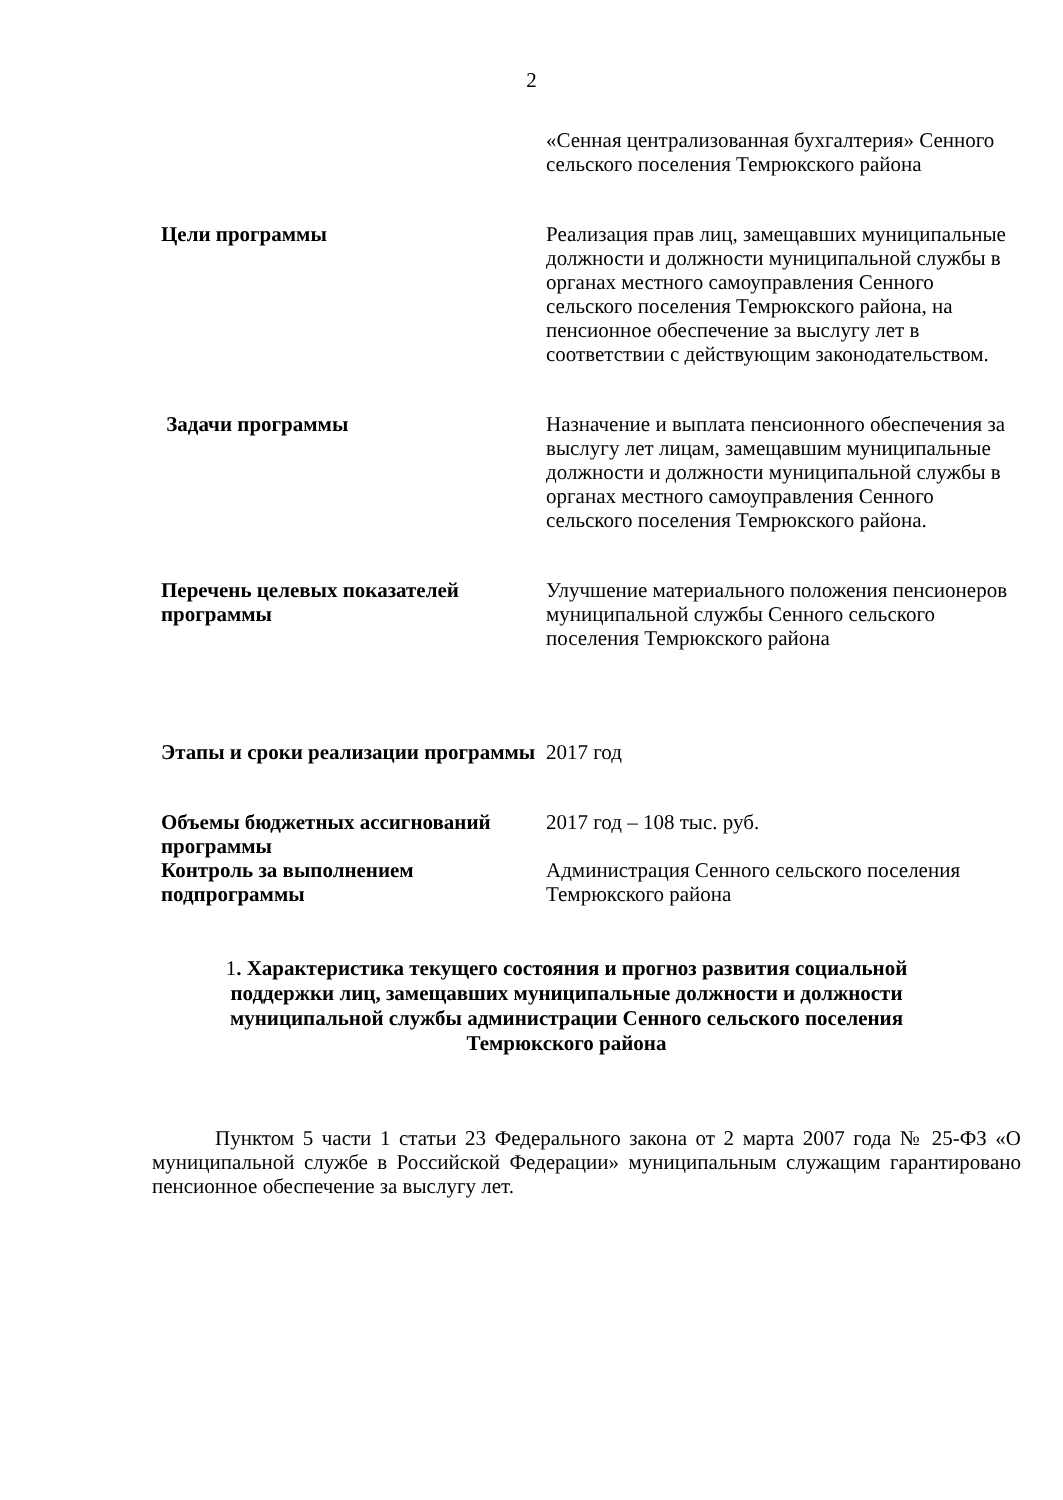2
| | «Сенная централизованная бухгалтерия» Сенного сельского поселения Темрюкского района |
| Цели программы | Реализация прав лиц, замещавших муниципальные должности и должности муниципальной службы в органах местного самоуправления Сенного сельского поселения Темрюкского района, на пенсионное обеспечение за выслугу лет в соответствии с действующим законодательством. |
| Задачи программы | Назначение и выплата пенсионного обеспечения за выслугу лет лицам, замещавшим муниципальные должности и должности муниципальной службы в органах местного самоуправления Сенного сельского поселения Темрюкского района. |
| Перечень целевых показателей программы | Улучшение материального положения пенсионеров муниципальной службы Сенного сельского поселения Темрюкского района |
| Этапы и сроки реализации программы | 2017 год |
| Объемы бюджетных ассигнований программы | 2017 год – 108 тыс. руб. |
| Контроль за выполнением подпрограммы | Администрация Сенного сельского поселения Темрюкского района |
1. Характеристика текущего состояния и прогноз развития социальной поддержки лиц, замещавших муниципальные должности и должности муниципальной службы администрации Сенного сельского поселения Темрюкского района
Пунктом 5 части 1 статьи 23 Федерального закона от 2 марта 2007 года № 25-ФЗ «О муниципальной службе в Российской Федерации» муниципальным служащим гарантировано пенсионное обеспечение за выслугу лет.